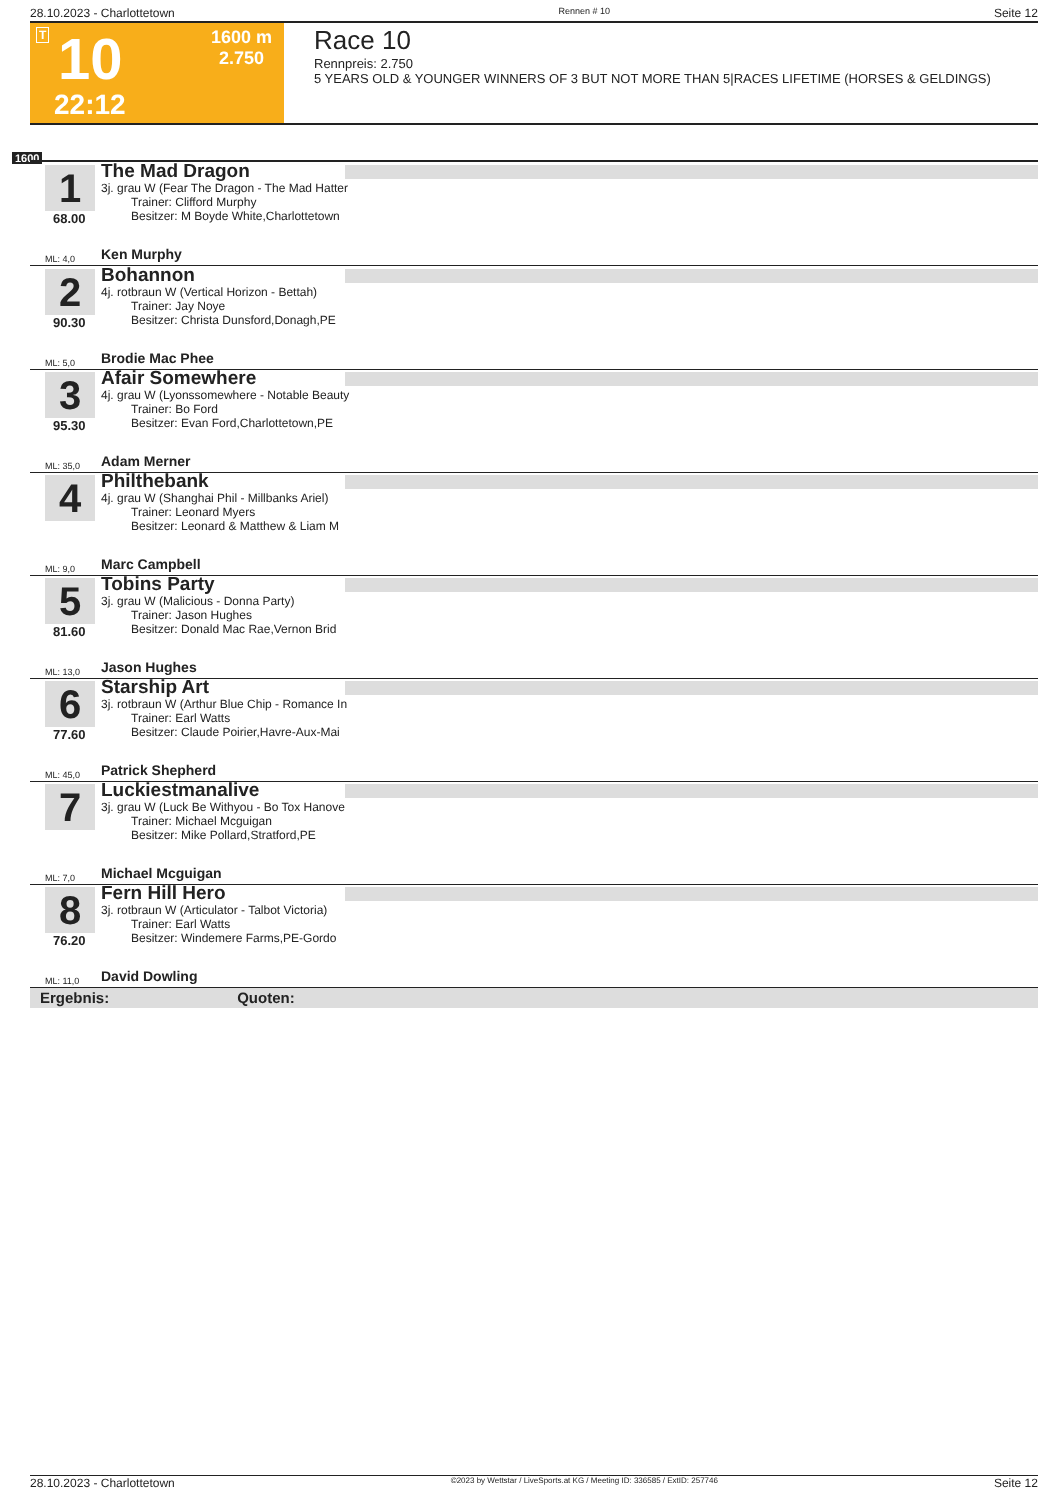28.10.2023 - Charlottetown Rennen # 10 Seite 12
T 10
22:12
1600 m
2.750
Race 10
Rennpreis: 2.750
5 YEARS OLD & YOUNGER WINNERS OF 3 BUT NOT MORE THAN 5|RACES LIFETIME (HORSES & GELDINGS)
1600
1
68.00
The Mad Dragon
3j. grau W (Fear The Dragon - The Mad Hatter
Trainer: Clifford Murphy
Besitzer: M Boyde White,Charlottetown
ML: 4,0 Ken Murphy
2
90.30
Bohannon
4j. rotbraun W (Vertical Horizon - Bettah)
Trainer: Jay Noye
Besitzer: Christa Dunsford,Donagh,PE
ML: 5,0 Brodie Mac Phee
3
95.30
Afair Somewhere
4j. grau W (Lyonssomewhere - Notable Beauty
Trainer: Bo Ford
Besitzer: Evan Ford,Charlottetown,PE
ML: 35,0 Adam Merner
4
Philthebank
4j. grau W (Shanghai Phil - Millbanks Ariel)
Trainer: Leonard Myers
Besitzer: Leonard & Matthew & Liam M
ML: 9,0 Marc Campbell
5
81.60
Tobins Party
3j. grau W (Malicious - Donna Party)
Trainer: Jason Hughes
Besitzer: Donald Mac Rae,Vernon Brid
ML: 13,0 Jason Hughes
6
77.60
Starship Art
3j. rotbraun W (Arthur Blue Chip - Romance In
Trainer: Earl Watts
Besitzer: Claude Poirier,Havre-Aux-Mai
ML: 45,0 Patrick Shepherd
7
Luckiestmanalive
3j. grau W (Luck Be Withyou - Bo Tox Hanove
Trainer: Michael Mcguigan
Besitzer: Mike Pollard,Stratford,PE
ML: 7,0 Michael Mcguigan
8
76.20
Fern Hill Hero
3j. rotbraun W (Articulator - Talbot Victoria)
Trainer: Earl Watts
Besitzer: Windemere Farms,PE-Gordo
ML: 11,0 David Dowling
Ergebnis: Quoten:
28.10.2023 - Charlottetown ©2023 by Wettstar / LiveSports.at KG / Meeting ID: 336585 / ExtID: 257746 Seite 12